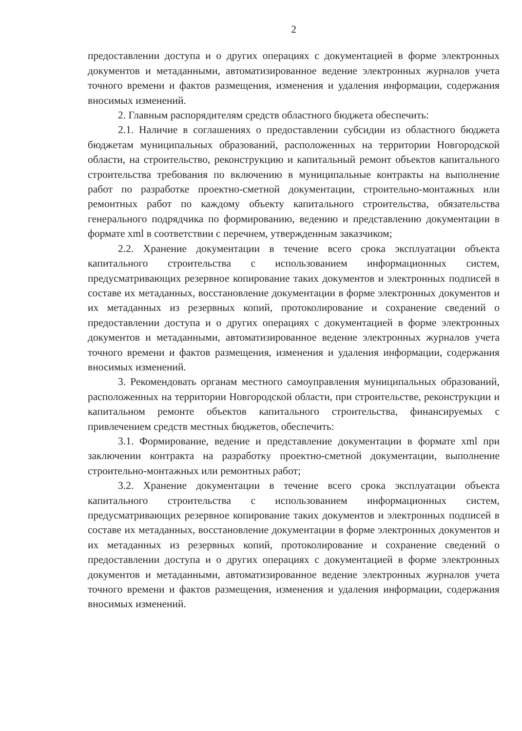2
предоставлении доступа и о других операциях с документацией в форме электронных документов и метаданными, автоматизированное ведение электронных журналов учета точного времени и фактов размещения, изменения и удаления информации, содержания вносимых изменений.
2. Главным распорядителям средств областного бюджета обеспечить:
2.1. Наличие в соглашениях о предоставлении субсидии из областного бюджета бюджетам муниципальных образований, расположенных на территории Новгородской области, на строительство, реконструкцию и капитальный ремонт объектов капитального строительства требования по включению в муниципальные контракты на выполнение работ по разработке проектно-сметной документации, строительно-монтажных или ремонтных работ по каждому объекту капитального строительства, обязательства генерального подрядчика по формированию, ведению и представлению документации в формате xml в соответствии с перечнем, утвержденным заказчиком;
2.2. Хранение документации в течение всего срока эксплуатации объекта капитального строительства с использованием информационных систем, предусматривающих резервное копирование таких документов и электронных подписей в составе их метаданных, восстановление документации в форме электронных документов и их метаданных из резервных копий, протоколирование и сохранение сведений о предоставлении доступа и о других операциях с документацией в форме электронных документов и метаданными, автоматизированное ведение электронных журналов учета точного времени и фактов размещения, изменения и удаления информации, содержания вносимых изменений.
3. Рекомендовать органам местного самоуправления муниципальных образований, расположенных на территории Новгородской области, при строительстве, реконструкции и капитальном ремонте объектов капитального строительства, финансируемых с привлечением средств местных бюджетов, обеспечить:
3.1. Формирование, ведение и представление документации в формате xml при заключении контракта на разработку проектно-сметной документации, выполнение строительно-монтажных или ремонтных работ;
3.2. Хранение документации в течение всего срока эксплуатации объекта капитального строительства с использованием информационных систем, предусматривающих резервное копирование таких документов и электронных подписей в составе их метаданных, восстановление документации в форме электронных документов и их метаданных из резервных копий, протоколирование и сохранение сведений о предоставлении доступа и о других операциях с документацией в форме электронных документов и метаданными, автоматизированное ведение электронных журналов учета точного времени и фактов размещения, изменения и удаления информации, содержания вносимых изменений.